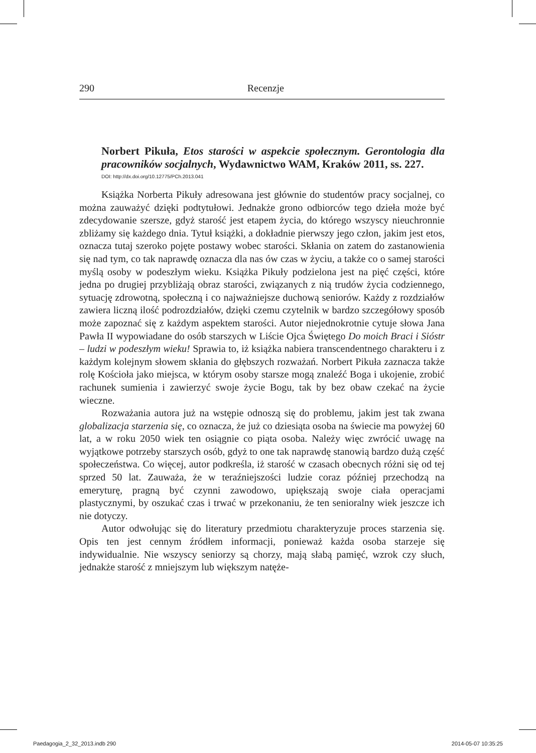290 Recenzje
Norbert Pikuła, Etos starości w aspekcie społecznym. Gerontologia dla pracowników socjalnych, Wydawnictwo WAM, Kraków 2011, ss. 227.
DOI: http://dx.doi.org/10.12775/PCh.2013.041
Książka Norberta Pikuły adresowana jest głównie do studentów pracy socjalnej, co można zauważyć dzięki podtytułowi. Jednakże grono odbiorców tego dzieła może być zdecydowanie szersze, gdyż starość jest etapem życia, do którego wszyscy nieuchronnie zbliżamy się każdego dnia. Tytuł książki, a dokładnie pierwszy jego człon, jakim jest etos, oznacza tutaj szeroko pojęte postawy wobec starości. Skłania on zatem do zastanowienia się nad tym, co tak naprawdę oznacza dla nas ów czas w życiu, a także co o samej starości myślą osoby w podeszłym wieku. Książka Pikuły podzielona jest na pięć części, które jedna po drugiej przybliżają obraz starości, związanych z nią trudów życia codziennego, sytuację zdrowotną, społeczną i co najważniejsze duchową seniorów. Każdy z rozdziałów zawiera liczną ilość podrozdziałów, dzięki czemu czytelnik w bardzo szczegółowy sposób może zapoznać się z każdym aspektem starości. Autor niejednokrotnie cytuje słowa Jana Pawła II wypowiadane do osób starszych w Liście Ojca Świętego Do moich Braci i Sióstr – ludzi w podeszłym wieku! Sprawia to, iż książka nabiera transcendentnego charakteru i z każdym kolejnym słowem skłania do głębszych rozważań. Norbert Pikuła zaznacza także rolę Kościoła jako miejsca, w którym osoby starsze mogą znaleźć Boga i ukojenie, zrobić rachunek sumienia i zawierzyć swoje życie Bogu, tak by bez obaw czekać na życie wieczne.
Rozważania autora już na wstępie odnoszą się do problemu, jakim jest tak zwana globalizacja starzenia się, co oznacza, że już co dziesiąta osoba na świecie ma powyżej 60 lat, a w roku 2050 wiek ten osiągnie co piąta osoba. Należy więc zwrócić uwagę na wyjątkowe potrzeby starszych osób, gdyż to one tak naprawdę stanowią bardzo dużą część społeczeństwa. Co więcej, autor podkreśla, iż starość w czasach obecnych różni się od tej sprzed 50 lat. Zauważa, że w teraźniejszości ludzie coraz później przechodzą na emeryturę, pragną być czynni zawodowo, upiększają swoje ciała operacjami plastycznymi, by oszukać czas i trwać w przekonaniu, że ten senioralny wiek jeszcze ich nie dotyczy.
Autor odwołując się do literatury przedmiotu charakteryzuje proces starzenia się. Opis ten jest cennym źródłem informacji, ponieważ każda osoba starzeje się indywidualnie. Nie wszyscy seniorzy są chorzy, mają słabą pamięć, wzrok czy słuch, jednakże starość z mniejszym lub większym natęże-
Paedagogia_2_32_2013.indb 290 2014-05-07 10:35:25